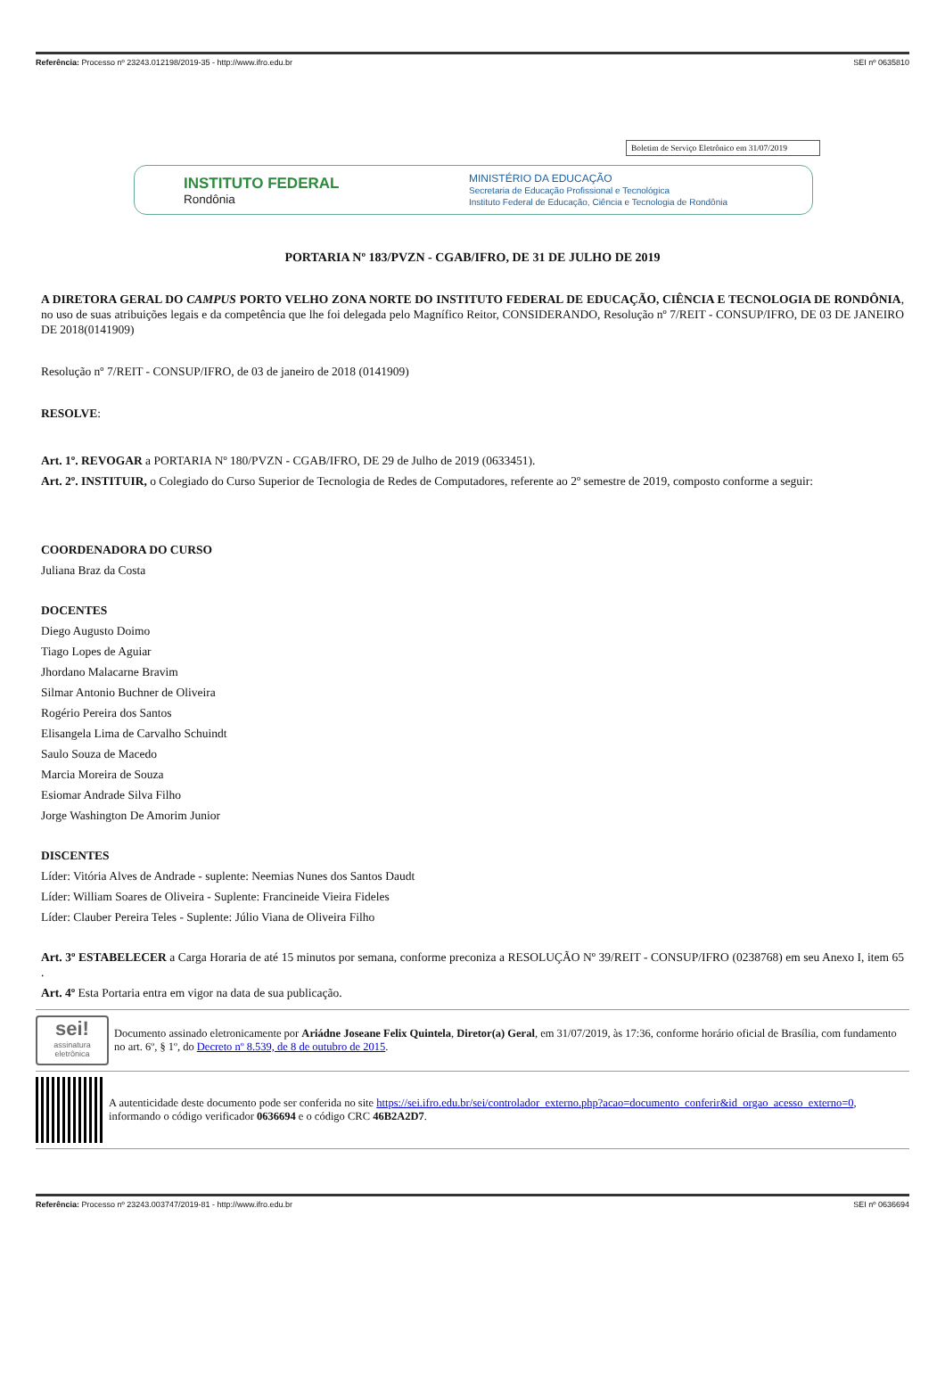Referência: Processo nº 23243.012198/2019-35 - http://www.ifro.edu.br SEI nº 0635810
Boletim de Serviço Eletrônico em 31/07/2019
INSTITUTO FEDERAL
Rondônia
MINISTÉRIO DA EDUCAÇÃO
Secretaria de Educação Profissional e Tecnológica
Instituto Federal de Educação, Ciência e Tecnologia de Rondônia
PORTARIA Nº 183/PVZN - CGAB/IFRO, DE 31 DE JULHO DE 2019
A DIRETORA GERAL DO CAMPUS PORTO VELHO ZONA NORTE DO INSTITUTO FEDERAL DE EDUCAÇÃO, CIÊNCIA E TECNOLOGIA DE RONDÔNIA, no uso de suas atribuições legais e da competência que lhe foi delegada pelo Magnífico Reitor, CONSIDERANDO, Resolução nº 7/REIT - CONSUP/IFRO, DE 03 DE JANEIRO DE 2018(0141909)
Resolução nº 7/REIT - CONSUP/IFRO, de 03 de janeiro de 2018 (0141909)
RESOLVE:
Art. 1º. REVOGAR a PORTARIA Nº 180/PVZN - CGAB/IFRO, DE 29 de Julho de 2019 (0633451).
Art. 2º. INSTITUIR, o Colegiado do Curso Superior de Tecnologia de Redes de Computadores, referente ao 2º semestre de 2019, composto conforme a seguir:
COORDENADORA DO CURSO
Juliana Braz da Costa
DOCENTES
Diego Augusto Doimo
Tiago Lopes de Aguiar
Jhordano Malacarne Bravim
Silmar Antonio Buchner de Oliveira
Rogério Pereira dos Santos
Elisangela Lima de Carvalho Schuindt
Saulo Souza de Macedo
Marcia Moreira de Souza
Esiomar Andrade Silva Filho
Jorge Washington De Amorim Junior
DISCENTES
Líder: Vitória Alves de Andrade - suplente: Neemias Nunes dos Santos Daudt
Líder: William Soares de Oliveira - Suplente: Francineide Vieira Fideles
Líder: Clauber Pereira Teles - Suplente: Júlio Viana de Oliveira Filho
Art. 3º ESTABELECER a Carga Horaria de até 15 minutos por semana, conforme preconiza a RESOLUÇÃO Nº 39/REIT - CONSUP/IFRO (0238768) em seu Anexo I, item 65 .
Art. 4º Esta Portaria entra em vigor na data de sua publicação.
sei!
assinatura eletrônica
Documento assinado eletronicamente por Ariádne Joseane Felix Quintela, Diretor(a) Geral, em 31/07/2019, às 17:36, conforme horário oficial de Brasília, com fundamento no art. 6º, § 1º, do Decreto nº 8.539, de 8 de outubro de 2015.
A autenticidade deste documento pode ser conferida no site https://sei.ifro.edu.br/sei/controlador_externo.php?acao=documento_conferir&id_orgao_acesso_externo=0, informando o código verificador 0636694 e o código CRC 46B2A2D7.
Referência: Processo nº 23243.003747/2019-81 - http://www.ifro.edu.br SEI nº 0636694